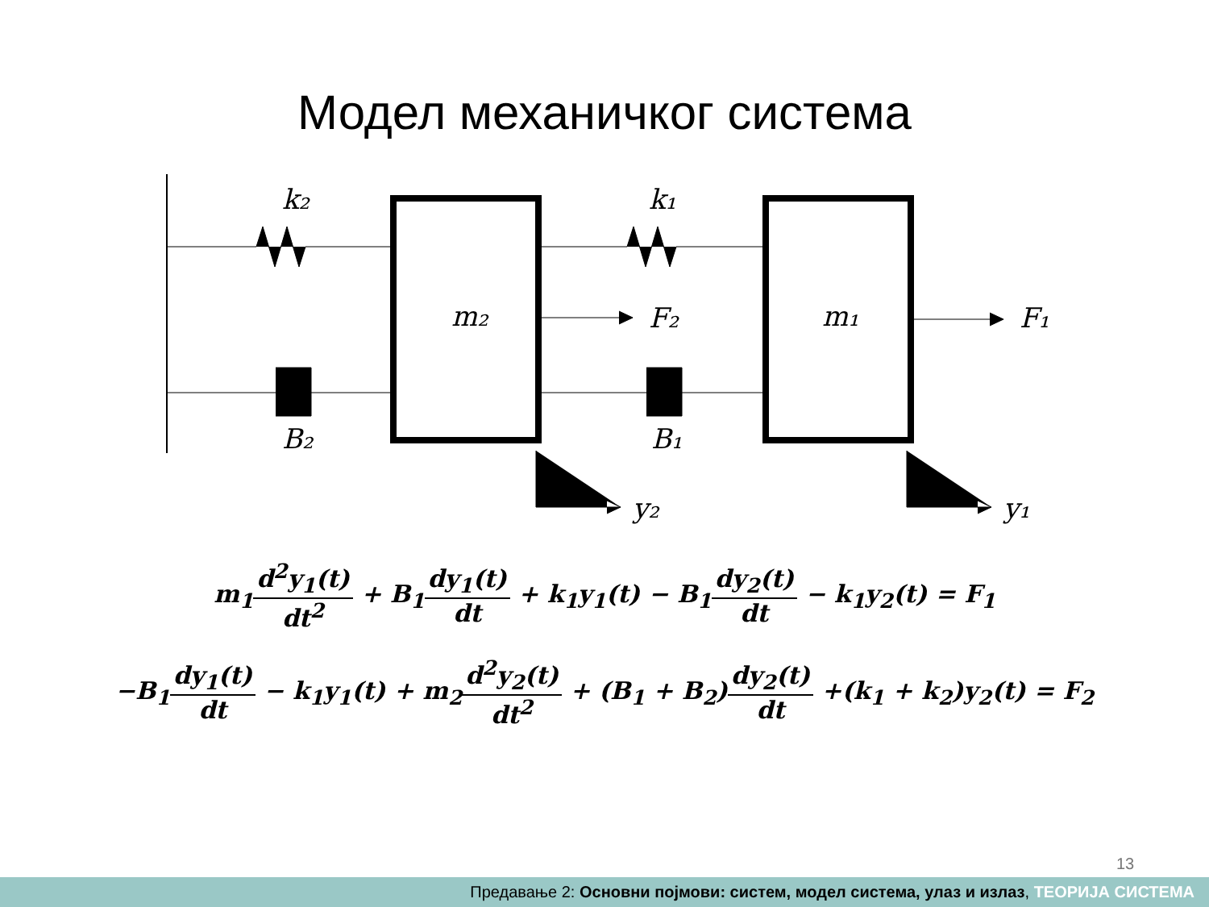Модел механичког система
k₂
k₁
m₂
m₁
F₂
F₁
B₂
B₁
y₂
y₁
m<sub>1</sub>d<sup>2</sup>y<sub>1</sub>(t) dt<sup>2</sup> + B<sub>1</sub>dy<sub>1</sub>(t) dt + k<sub>1</sub>y<sub>1</sub>(t) − B<sub>1</sub>dy<sub>2</sub>(t) dt − k<sub>1</sub>y<sub>2</sub>(t) = F<sub>1</sub>
−B<sub>1</sub>dy<sub>1</sub>(t) dt − k<sub>1</sub>y<sub>1</sub>(t) + m<sub>2</sub>d<sup>2</sup>y<sub>2</sub>(t) dt<sup>2</sup> + (B<sub>1</sub> + B<sub>2</sub>)dy<sub>2</sub>(t) dt +(k<sub>1</sub> + k<sub>2</sub>)y<sub>2</sub>(t) = F<sub>2</sub>
13
Предавање 2: Основни појмови: систем, модел система, улаз и излаз, ТЕОРИЈА СИСТЕМА